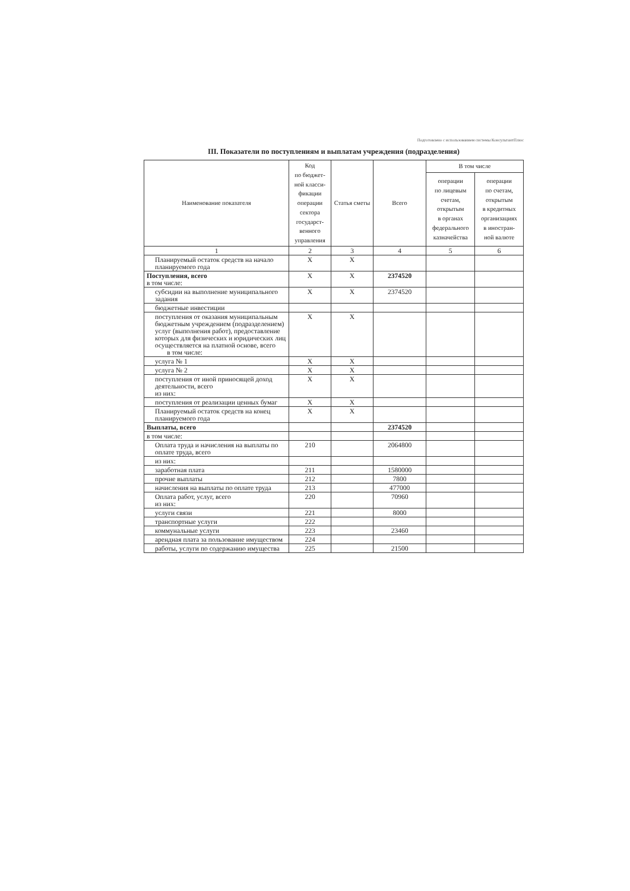Подготовлено с использованием системы КонсультантПлюс
III. Показатели по поступлениям и выплатам учреждения (подразделения)
| Наименование показателя | Код по бюджет- ной класси- фикации операции сектора государст- венного управления | Статья сметы | Всего | В том числе | |
| --- | --- | --- | --- | --- | --- |
| | | | | операции по лицевым счетам, открытым в органах федерального казначейства | операции по счетам, открытым в кредитных организациях в иностран- ной валюте |
| 1 | 2 | 3 | 4 | 5 | 6 |
| Планируемый остаток средств на начало планируемого года | X | X | | | |
| Поступления, всего в том числе: | X | X | 2374520 | | |
| субсидии на выполнение муниципального задания | X | X | 2374520 | | |
| бюджетные инвестиции | | | | | |
| поступления от оказания муниципальным бюджетным учреждением (подразделением) услуг (выполнения работ), предоставление которых для физических и юридических лиц осуществляется на платной основе, всего в том числе: | X | X | | | |
| услуга № 1 | X | X | | | |
| услуга № 2 | X | X | | | |
| поступления от иной приносящей доход деятельности, всего из них: | X | X | | | |
| поступления от реализации ценных бумаг | X | X | | | |
| Планируемый остаток средств на конец планируемого года | X | X | | | |
| Выплаты, всего | | | 2374520 | | |
| в том числе: | | | | | |
| Оплата труда и начисления на выплаты по оплате труда, всего | 210 | | 2064800 | | |
| из них: | | | | | |
| заработная плата | 211 | | 1580000 | | |
| прочие выплаты | 212 | | 7800 | | |
| начисления на выплаты по оплате труда | 213 | | 477000 | | |
| Оплата работ, услуг, всего из них: | 220 | | 70960 | | |
| услуги связи | 221 | | 8000 | | |
| транспортные услуги | 222 | | | | |
| коммунальные услуги | 223 | | 23460 | | |
| арендная плата за пользование имуществом | 224 | | | | |
| работы, услуги по содержанию имущества | 225 | | 21500 | | |